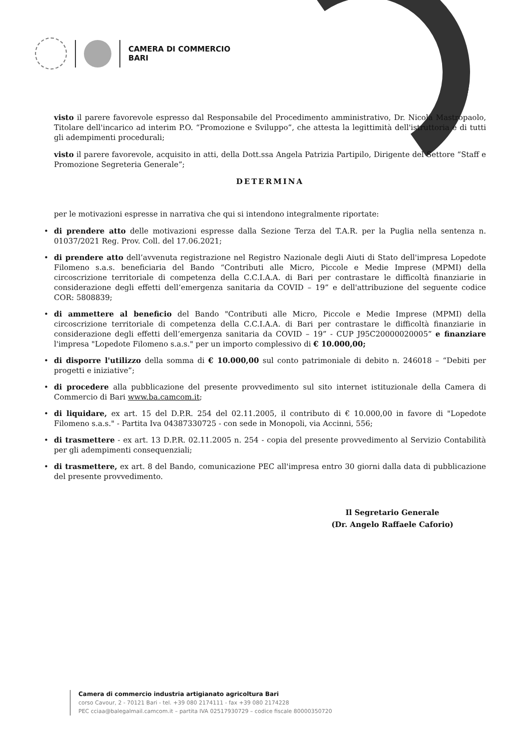CAMERA DI COMMERCIO
BARI
visto il parere favorevole espresso dal Responsabile del Procedimento amministrativo, Dr. Nicola Mastropaolo, Titolare dell'incarico ad interim P.O. “Promozione e Sviluppo”, che attesta la legittimità dell'istruttoria e di tutti gli adempimenti procedurali;
visto il parere favorevole, acquisito in atti, della Dott.ssa Angela Patrizia Partipilo, Dirigente del Settore “Staff e Promozione Segreteria Generale”;
DETERMINA
per le motivazioni espresse in narrativa che qui si intendono integralmente riportate:
• di prendere atto delle motivazioni espresse dalla Sezione Terza del T.A.R. per la Puglia nella sentenza n. 01037/2021 Reg. Prov. Coll. del 17.06.2021;
• di prendere atto dell’avvenuta registrazione nel Registro Nazionale degli Aiuti di Stato dell'impresa Lopedote Filomeno s.a.s. beneficiaria del Bando “Contributi alle Micro, Piccole e Medie Imprese (MPMI) della circoscrizione territoriale di competenza della C.C.I.A.A. di Bari per contrastare le difficoltà finanziarie in considerazione degli effetti dell’emergenza sanitaria da COVID – 19” e dell'attribuzione del seguente codice COR: 5808839;
• di ammettere al beneficio del Bando "Contributi alle Micro, Piccole e Medie Imprese (MPMI) della circoscrizione territoriale di competenza della C.C.I.A.A. di Bari per contrastare le difficoltà finanziarie in considerazione degli effetti dell’emergenza sanitaria da COVID – 19” - CUP J95C20000020005” e finanziare l'impresa "Lopedote Filomeno s.a.s." per un importo complessivo di € 10.000,00;
• di disporre l'utilizzo della somma di € 10.000,00 sul conto patrimoniale di debito n. 246018 – “Debiti per progetti e iniziative”;
• di procedere alla pubblicazione del presente provvedimento sul sito internet istituzionale della Camera di Commercio di Bari www.ba.camcom.it;
• di liquidare, ex art. 15 del D.P.R. 254 del 02.11.2005, il contributo di € 10.000,00 in favore di "Lopedote Filomeno s.a.s." - Partita Iva 04387330725 - con sede in Monopoli, via Accinni, 556;
• di trasmettere - ex art. 13 D.P.R. 02.11.2005 n. 254 - copia del presente provvedimento al Servizio Contabilità per gli adempimenti consequenziali;
• di trasmettere, ex art. 8 del Bando, comunicazione PEC all'impresa entro 30 giorni dalla data di pubblicazione del presente provvedimento.
Il Segretario Generale
(Dr. Angelo Raffaele Caforio)
Camera di commercio industria artigianato agricoltura Bari
corso Cavour, 2 - 70121 Bari - tel. +39 080 2174111 - fax +39 080 2174228
PEC cciaa@balegalmail.camcom.it – partita IVA 02517930729 – codice fiscale 80000350720